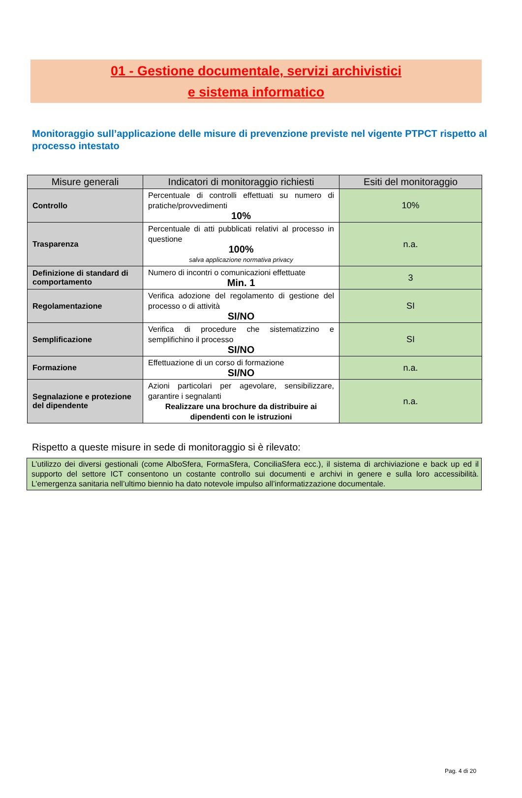01 - Gestione documentale, servizi archivistici
e sistema informatico
Monitoraggio sull’applicazione delle misure di prevenzione previste nel vigente PTPCT rispetto al processo intestato
| Misure generali | Indicatori di monitoraggio richiesti | Esiti del monitoraggio |
| --- | --- | --- |
| Controllo | Percentuale di controlli effettuati su numero di pratiche/provvedimenti 10% | 10% |
| Trasparenza | Percentuale di atti pubblicati relativi al processo in questione 100% salva applicazione normativa privacy | n.a. |
| Definizione di standard di comportamento | Numero di incontri o comunicazioni effettuate Min. 1 | 3 |
| Regolamentazione | Verifica adozione del regolamento di gestione del processo o di attività SI/NO | SI |
| Semplificazione | Verifica di procedure che sistematizzino e semplifichino il processo SI/NO | SI |
| Formazione | Effettuazione di un corso di formazione SI/NO | n.a. |
| Segnalazione e protezione del dipendente | Azioni particolari per agevolare, sensibilizzare, garantire i segnalanti Realizzare una brochure da distribuire ai dipendenti con le istruzioni | n.a. |
Rispetto a queste misure in sede di monitoraggio si è rilevato:
L’utilizzo dei diversi gestionali (come AlboSfera, FormaSfera, ConciliaSfera ecc.), il sistema di archiviazione e back up ed il supporto del settore ICT consentono un costante controllo sui documenti e archivi in genere e sulla loro accessibilità. L’emergenza sanitaria nell’ultimo biennio ha dato notevole impulso all’informatizzazione documentale.
Pag. 4 di 20